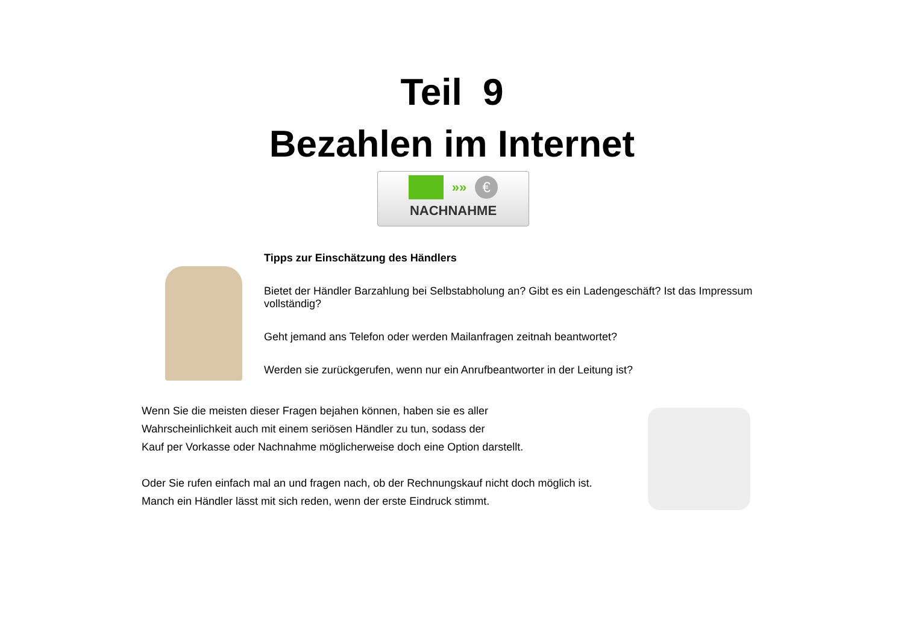Teil 9
Bezahlen im Internet
»»
€
NACHNAHME
Tipps zur Einschätzung des Händlers
Bietet der Händler Barzahlung bei Selbstabholung an? Gibt es ein Ladengeschäft? Ist das Impressum vollständig?
Geht jemand ans Telefon oder werden Mailanfragen zeitnah beantwortet?
Werden sie zurückgerufen, wenn nur ein Anrufbeantworter in der Leitung ist?
Wenn Sie die meisten dieser Fragen bejahen können, haben sie es aller
Wahrscheinlichkeit auch mit einem seriösen Händler zu tun, sodass der
Kauf per Vorkasse oder Nachnahme möglicherweise doch eine Option darstellt.
Oder Sie rufen einfach mal an und fragen nach, ob der Rechnungskauf nicht doch möglich ist.
Manch ein Händler lässt mit sich reden, wenn der erste Eindruck stimmt.